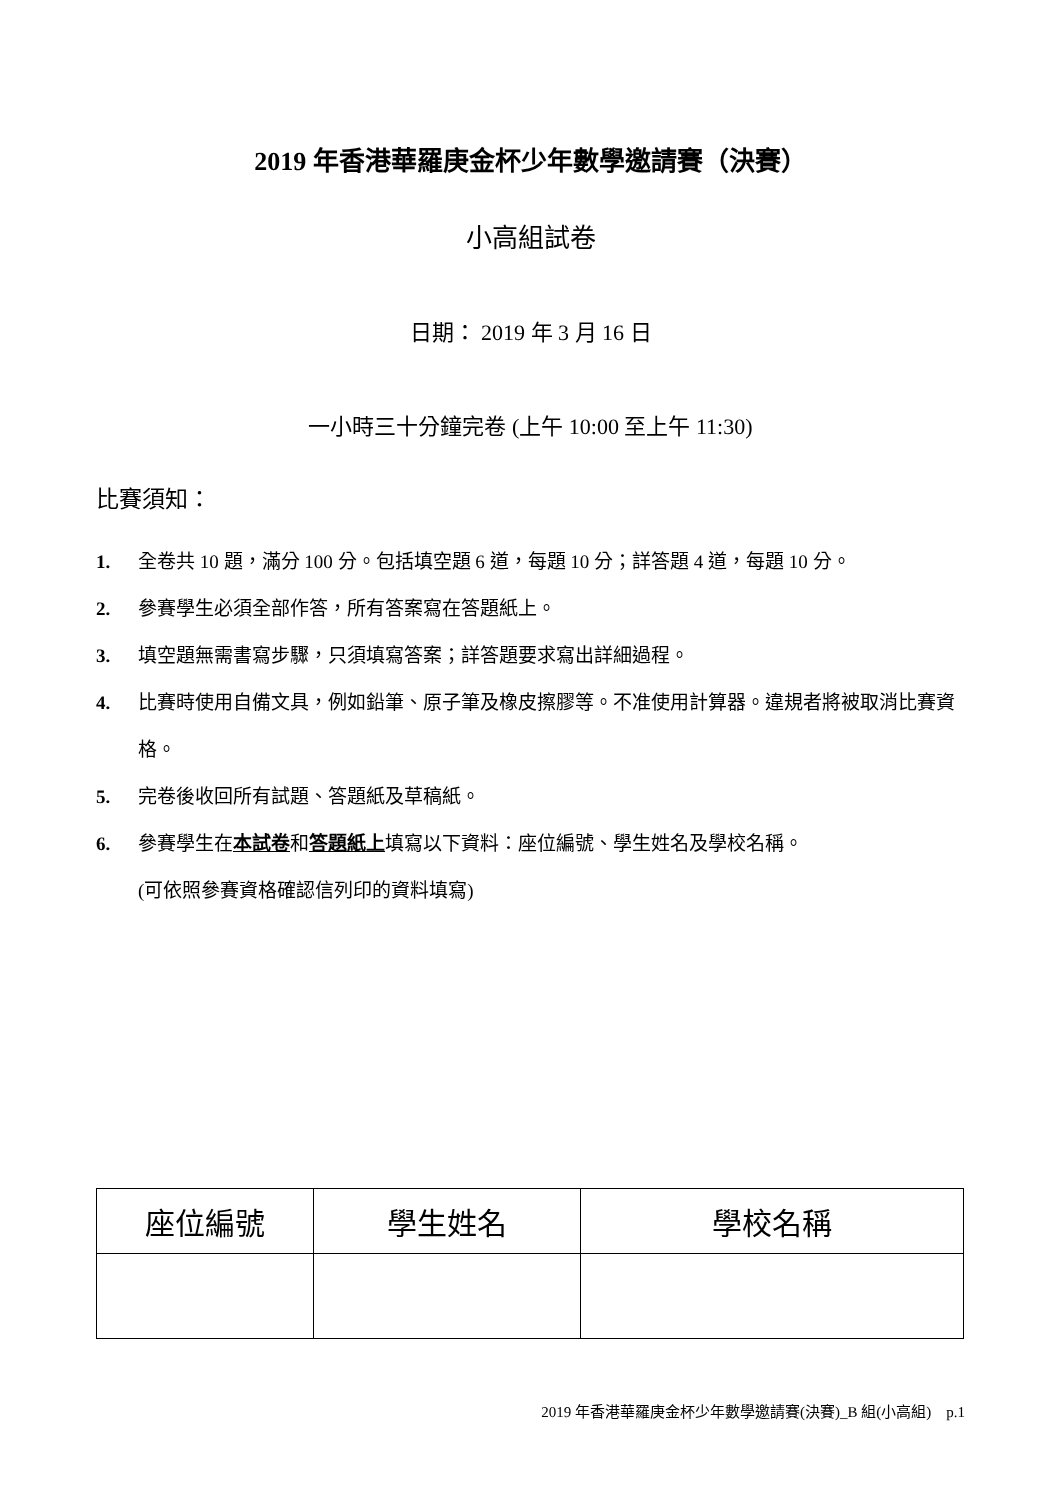2019 年香港華羅庚金杯少年數學邀請賽（決賽）
小高組試卷
日期： 2019 年 3 月 16 日
一小時三十分鐘完卷 (上午 10:00 至上午 11:30)
比賽須知：
1. 全卷共 10 題，滿分 100 分。包括填空題 6 道，每題 10 分；詳答題 4 道，每題 10 分。
2. 參賽學生必須全部作答，所有答案寫在答題紙上。
3. 填空題無需書寫步驟，只須填寫答案；詳答題要求寫出詳細過程。
4. 比賽時使用自備文具，例如鉛筆、原子筆及橡皮擦膠等。不准使用計算器。違規者將被取消比賽資格。
5. 完卷後收回所有試題、答題紙及草稿紙。
6. 參賽學生在本試卷和答題紙上填寫以下資料：座位編號、學生姓名及學校名稱。
(可依照參賽資格確認信列印的資料填寫)
| 座位編號 | 學生姓名 | 學校名稱 |
| --- | --- | --- |
2019 年香港華羅庚金杯少年數學邀請賽(決賽)_B 組(小高組) p.1